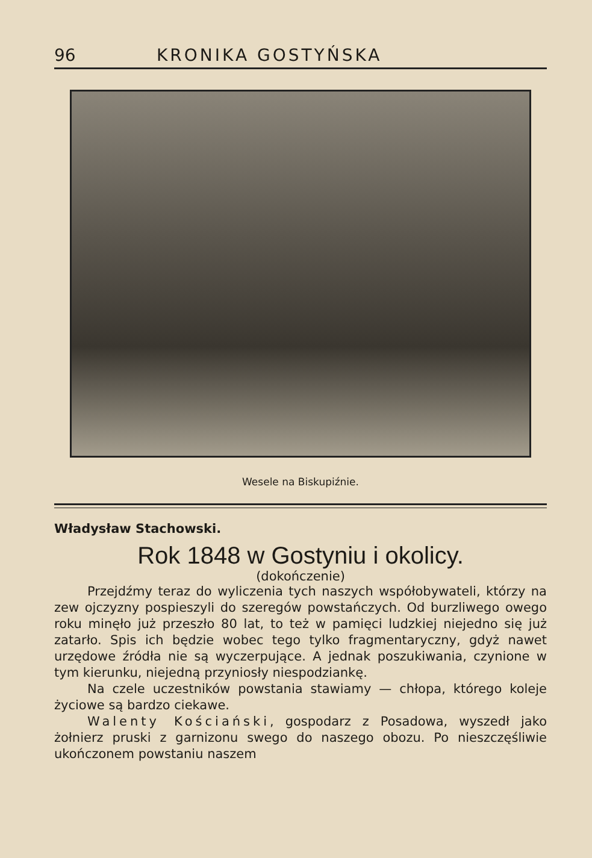96 KRONIKA GOSTYŃSKA
Wesele na Biskupiźnie.
Władysław Stachowski.
Rok 1848 w Gostyniu i okolicy.
(dokończenie)
Przejdźmy teraz do wyliczenia tych naszych współobywateli, którzy na zew ojczyzny pospieszyli do szeregów powstańczych. Od burzliwego owego roku minęło już przeszło 80 lat, to też w pamięci ludzkiej niejedno się już zatarło. Spis ich będzie wobec tego tylko fragmentaryczny, gdyż nawet urzędowe źródła nie są wyczerpujące. A jednak poszukiwania, czynione w tym kierunku, niejedną przyniosły niespodziankę.
Na czele uczestników powstania stawiamy — chłopa, którego koleje życiowe są bardzo ciekawe.
Walenty Kościański, gospodarz z Posadowa, wyszedł jako żołnierz pruski z garnizonu swego do naszego obozu. Po nieszczęśliwie ukończonem powstaniu naszem